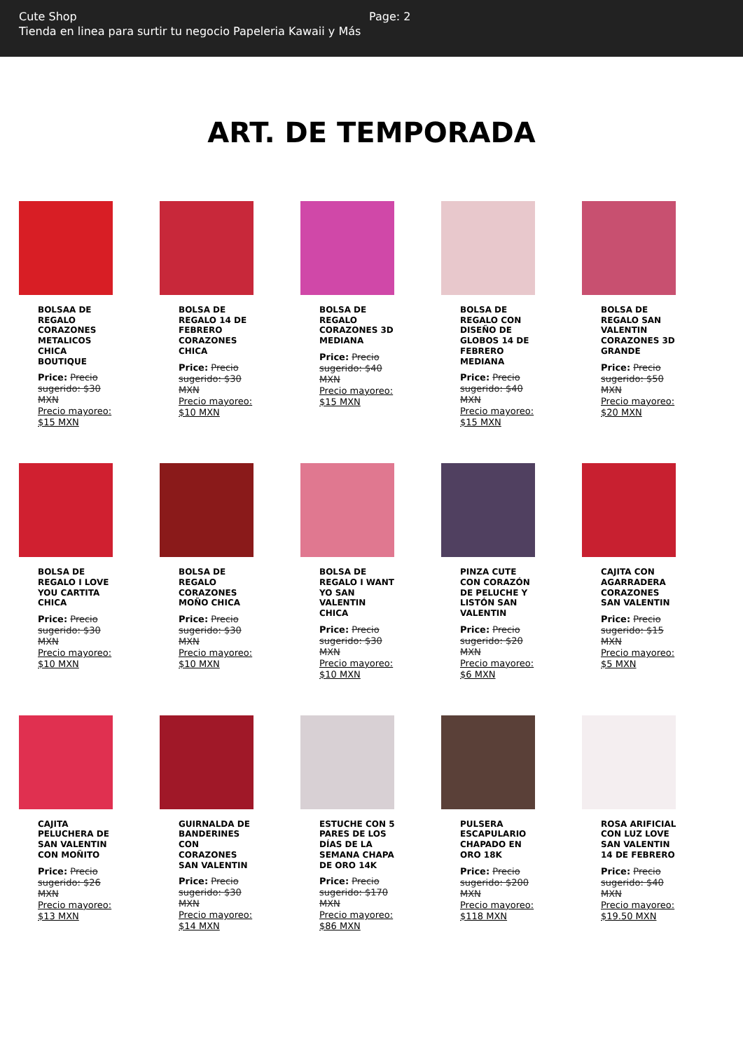Cute Shop
Tienda en linea para surtir tu negocio Papeleria Kawaii y Más
Page: 2
ART. DE TEMPORADA
BOLSAA DE REGALO CORAZONES METALICOS CHICA BOUTIQUE
Price: Precio sugerido: $30 MXN
Precio mayoreo: $15 MXN
BOLSA DE REGALO 14 DE FEBRERO CORAZONES CHICA
Price: Precio sugerido: $30 MXN
Precio mayoreo: $10 MXN
BOLSA DE REGALO CORAZONES 3D MEDIANA
Price: Precio sugerido: $40 MXN
Precio mayoreo: $15 MXN
BOLSA DE REGALO CON DISEÑO DE GLOBOS 14 DE FEBRERO MEDIANA
Price: Precio sugerido: $40 MXN
Precio mayoreo: $15 MXN
BOLSA DE REGALO SAN VALENTIN CORAZONES 3D GRANDE
Price: Precio sugerido: $50 MXN
Precio mayoreo: $20 MXN
BOLSA DE REGALO I LOVE YOU CARTITA CHICA
Price: Precio sugerido: $30 MXN
Precio mayoreo: $10 MXN
BOLSA DE REGALO CORAZONES MOÑO CHICA
Price: Precio sugerido: $30 MXN
Precio mayoreo: $10 MXN
BOLSA DE REGALO I WANT YO SAN VALENTIN CHICA
Price: Precio sugerido: $30 MXN
Precio mayoreo: $10 MXN
PINZA CUTE CON CORAZÓN DE PELUCHE Y LISTÓN SAN VALENTIN
Price: Precio sugerido: $20 MXN
Precio mayoreo: $6 MXN
CAJITA CON AGARRADERA CORAZONES SAN VALENTIN
Price: Precio sugerido: $15 MXN
Precio mayoreo: $5 MXN
CAJITA PELUCHERA DE SAN VALENTIN CON MOÑITO
Price: Precio sugerido: $26 MXN
Precio mayoreo: $13 MXN
GUIRNALDA DE BANDERINES CON CORAZONES SAN VALENTIN
Price: Precio sugerido: $30 MXN
Precio mayoreo: $14 MXN
ESTUCHE CON 5 PARES DE LOS DÍAS DE LA SEMANA CHAPA DE ORO 14K
Price: Precio sugerido: $170 MXN
Precio mayoreo: $86 MXN
PULSERA ESCAPULARIO CHAPADO EN ORO 18K
Price: Precio sugerido: $200 MXN
Precio mayoreo: $118 MXN
ROSA ARIFICIAL CON LUZ LOVE SAN VALENTIN 14 DE FEBRERO
Price: Precio sugerido: $40 MXN
Precio mayoreo: $19.50 MXN